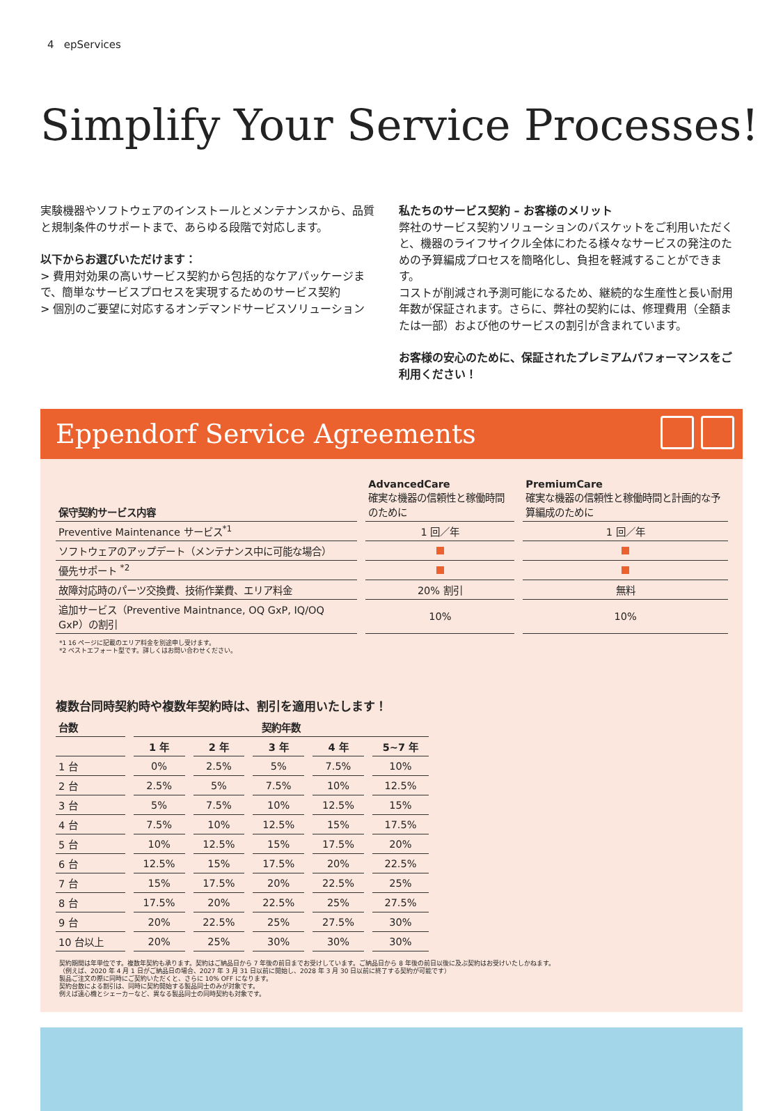4 epServices
Simplify Your Service Processes!
実験機器やソフトウェアのインストールとメンテナンスから、品質と規制条件のサポートまで、あらゆる段階で対応します。
以下からお選びいただけます：
> 費用対効果の高いサービス契約から包括的なケアパッケージまで、簡単なサービスプロセスを実現するためのサービス契約
> 個別のご要望に対応するオンデマンドサービスソリューション
私たちのサービス契約 – お客様のメリット
弊社のサービス契約ソリューションのバスケットをご利用いただくと、機器のライフサイクル全体にわたる様々なサービスの発注のための予算編成プロセスを簡略化し、負担を軽減することができます。
コストが削減され予測可能になるため、継続的な生産性と長い耐用年数が保証されます。さらに、弊社の契約には、修理費用（全額または一部）および他のサービスの割引が含まれています。
お客様の安心のために、保証されたプレミアムパフォーマンスをご利用ください！
Eppendorf Service Agreements
| 保守契約サービス内容 | AdvancedCare 確実な機器の信頼性と稼働時間のために | PremiumCare 確実な機器の信頼性と稼働時間と計画的な予算編成のために |
| --- | --- | --- |
| Preventive Maintenance サービス<sup>*1</sup> | 1 回／年 | 1 回／年 |
| ソフトウェアのアップデート（メンテナンス中に可能な場合） | | |
| 優先サポート <sup>*2</sup> | | |
| 故障対応時のパーツ交換費、技術作業費、エリア料金 | 20% 割引 | 無料 |
| 追加サービス（Preventive Maintnance, OQ GxP, IQ/OQ GxP）の割引 | 10% | 10% |
*1 16 ページに記載のエリア料金を別途申し受けます。
*2 ベストエフォート型です。詳しくはお問い合わせください。
複数台同時契約時や複数年契約時は、割引を適用いたします！
| 台数 | 契約年数 | | | | |
| --- | --- | --- | --- | --- | --- |
| | 1 年 | 2 年 | 3 年 | 4 年 | 5~7 年 |
| 1 台 | 0% | 2.5% | 5% | 7.5% | 10% |
| 2 台 | 2.5% | 5% | 7.5% | 10% | 12.5% |
| 3 台 | 5% | 7.5% | 10% | 12.5% | 15% |
| 4 台 | 7.5% | 10% | 12.5% | 15% | 17.5% |
| 5 台 | 10% | 12.5% | 15% | 17.5% | 20% |
| 6 台 | 12.5% | 15% | 17.5% | 20% | 22.5% |
| 7 台 | 15% | 17.5% | 20% | 22.5% | 25% |
| 8 台 | 17.5% | 20% | 22.5% | 25% | 27.5% |
| 9 台 | 20% | 22.5% | 25% | 27.5% | 30% |
| 10 台以上 | 20% | 25% | 30% | 30% | 30% |
契約期間は年単位です。複数年契約も承ります。契約はご納品日から 7 年後の前日までお受けしています。ご納品日から 8 年後の前日以後に及ぶ契約はお受けいたしかねます。
（例えば、2020 年 4 月 1 日がご納品日の場合、2027 年 3 月 31 日以前に開始し、2028 年 3 月 30 日以前に終了する契約が可能です）
製品ご注文の際に同時にご契約いただくと、さらに 10% OFF になります。
契約台数による割引は、同時に契約開始する製品同士のみが対象です。
例えば遠心機とシェーカーなど、異なる製品同士の同時契約も対象です。